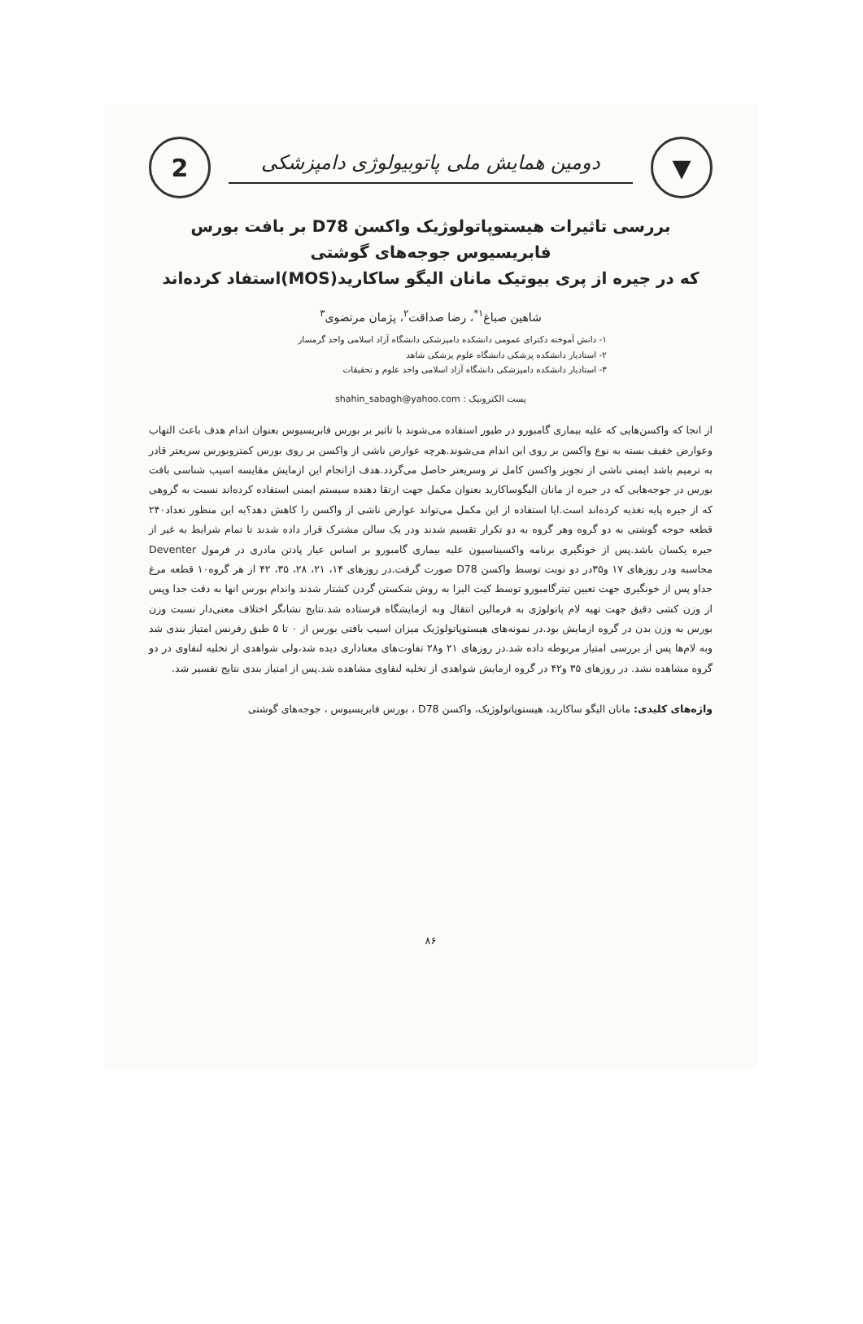▼
دومین همایش ملی پاتوبیولوژی دامپزشکی
2
بررسی تاثیرات هیستوپاتولوژیک واکسن D78 بر بافت بورس فابریسیوس جوجه‌های گوشتی
که در جیره از پری بیوتیک مانان الیگو ساکارید(MOS)استفاد کرده‌اند
شاهین صباغ<sup>۱*</sup>، رضا صداقت<sup>۲</sup>، پژمان مرتضوی<sup>۳</sup>
۱- دانش آموخته دکترای عمومی دانشکده دامپزشکی دانشگاه آزاد اسلامی واحد گرمسار
۲- استادیار دانشکده پزشکی دانشگاه علوم پزشکی شاهد
۳- استادیار دانشکده دامپزشکی دانشگاه آزاد اسلامی واحد علوم و تحقیقات
پست الکترونیک : shahin_sabagh@yahoo.com
از انجا که واکسن‌هایی که علیه بیماری گامبورو در طیور استفاده می‌شوند با تاثیر بر بورس فابریسیوس بعنوان اندام هدف باعث التهاب وعوارض خفیف بسته به نوع واکسن بر روی این اندام می‌شوند.هرچه عوارض ناشی از واکسن بر روی بورس کمتروبورس سریعتر قادر به ترمیم باشد ایمنی ناشی از تجویز واکسن کامل تر وسریعتر حاصل می‌گردد.هدف ازانجام این ازمایش مقایسه اسیب شناسی بافت بورس در جوجه‌هایی که در جیره از مانان الیگوساکارید بعنوان مکمل جهت ارتقا دهنده سیستم ایمنی استفاده کرده‌اند نسبت به گروهی که از جیره پایه تغذیه کرده‌اند است.ایا استفاده از این مکمل می‌تواند عوارض ناشی از واکسن را کاهش دهد؟به این منظور تعداد۲۴۰ قطعه جوجه گوشتی به دو گروه وهر گروه به دو تکرار تقسیم شدند ودر یک سالن مشترک قرار داده شدند تا تمام شرایط به غیر از جیره یکسان باشد.پس از خونگیری برنامه واکسیناسیون علیه بیماری گامبورو بر اساس عیار پادتن مادری در فرمول Deventer محاسبه ودر روزهای ۱۷ و۳۵در دو نوبت توسط واکسن D78 صورت گرفت.در روزهای ۱۴، ۲۱، ۲۸، ۳۵، ۴۲ از هر گروه۱۰ قطعه مرغ جداو پس از خونگیری جهت تعیین تیترگامبورو توسط کیت الیزا به روش شکستن گردن کشتار شدند واندام بورس انها به دقت جدا وپس از وزن کشی دقیق جهت تهیه لام پاتولوژی به فرمالین انتقال وبه ازمایشگاه فرستاده شد.نتایج نشانگر اختلاف معنی‌دار نسبت وزن بورس به وزن بدن در گروه ازمایش بود.در نمونه‌های هیستوپاتولوژیک میزان اسیب بافتی بورس از ۰ تا ۵ طبق رفرنس امتیاز بندی شد وبه لام‌ها پس از بررسی امتیاز مربوطه داده شد.در روزهای ۲۱ و۲۸ تفاوت‌های معناداری دیده شد،ولی شواهدی از تخلیه لنفاوی در دو گروه مشاهده نشد. در روزهای ۳۵ و۴۲ در گروه ازمایش شواهدی از تخلیه لنفاوی مشاهده شد.پس از امتیاز بندی نتایج تفسیر شد.
واژه‌های کلیدی: مانان الیگو ساکارید، هیستوپاتولوژیک، واکسن D78 ، بورس فابریسیوس ، جوجه‌های گوشتی
۸۶